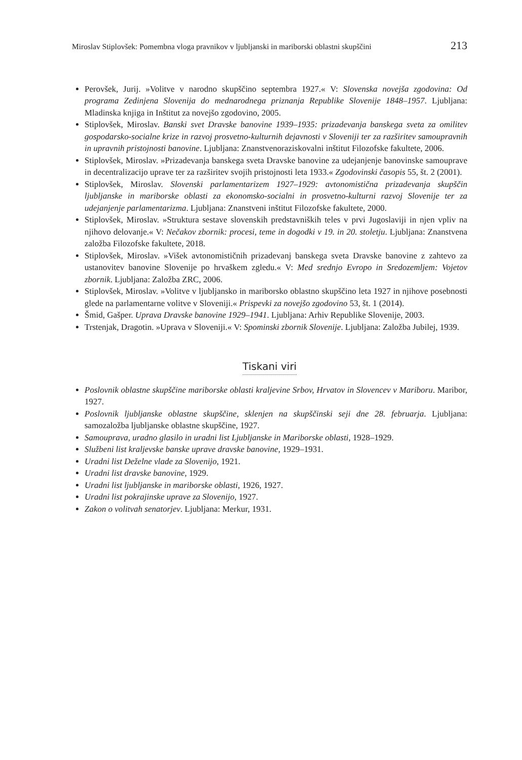Miroslav Stiplovšek: Pomembna vloga pravnikov v ljubljanski in mariborski oblastni skupščini 213
Perovšek, Jurij. »Volitve v narodno skupščino septembra 1927.« V: Slovenska novejša zgodovina: Od programa Zedinjena Slovenija do mednarodnega priznanja Republike Slovenije 1848–1957. Ljubljana: Mladinska knjiga in Inštitut za novejšo zgodovino, 2005.
Stiplovšek, Miroslav. Banski svet Dravske banovine 1939–1935: prizadevanja banskega sveta za omilitev gospodarsko-socialne krize in razvoj prosvetno-kulturnih dejavnosti v Sloveniji ter za razširitev samoupravnih in upravnih pristojnosti banovine. Ljubljana: Znanstvenoraziskovalni inštitut Filozofske fakultete, 2006.
Stiplovšek, Miroslav. »Prizadevanja banskega sveta Dravske banovine za udejanjenje banovinske samouprave in decentralizacijo uprave ter za razširitev svojih pristojnosti leta 1933.« Zgodovinski časopis 55, št. 2 (2001).
Stiplovšek, Miroslav. Slovenski parlamentarizem 1927–1929: avtonomistična prizadevanja skupščin ljubljanske in mariborske oblasti za ekonomsko-socialni in prosvetno-kulturni razvoj Slovenije ter za udejanjenje parlamentarizma. Ljubljana: Znanstveni inštitut Filozofske fakultete, 2000.
Stiplovšek, Miroslav. »Struktura sestave slovenskih predstavniških teles v prvi Jugoslaviji in njen vpliv na njihovo delovanje.« V: Nečakov zbornik: procesi, teme in dogodki v 19. in 20. stoletju. Ljubljana: Znanstvena založba Filozofske fakultete, 2018.
Stiplovšek, Miroslav. »Višek avtonomističnih prizadevanj banskega sveta Dravske banovine z zahtevo za ustanovitev banovine Slovenije po hrvaškem zgledu.« V: Med srednjo Evropo in Sredozemljem: Vojetov zbornik. Ljubljana: Založba ZRC, 2006.
Stiplovšek, Miroslav. »Volitve v ljubljansko in mariborsko oblastno skupščino leta 1927 in njihove posebnosti glede na parlamentarne volitve v Sloveniji.« Prispevki za novejšo zgodovino 53, št. 1 (2014).
Šmid, Gašper. Uprava Dravske banovine 1929–1941. Ljubljana: Arhiv Republike Slovenije, 2003.
Trstenjak, Dragotin. »Uprava v Sloveniji.« V: Spominski zbornik Slovenije. Ljubljana: Založba Jubilej, 1939.
Tiskani viri
Poslovnik oblastne skupščine mariborske oblasti kraljevine Srbov, Hrvatov in Slovencev v Mariboru. Maribor, 1927.
Poslovnik ljubljanske oblastne skupščine, sklenjen na skupščinski seji dne 28. februarja. Ljubljana: samozaložba ljubljanske oblastne skupščine, 1927.
Samouprava, uradno glasilo in uradni list Ljubljanske in Mariborske oblasti, 1928–1929.
Službeni list kraljevske banske uprave dravske banovine, 1929–1931.
Uradni list Deželne vlade za Slovenijo, 1921.
Uradni list dravske banovine, 1929.
Uradni list ljubljanske in mariborske oblasti, 1926, 1927.
Uradni list pokrajinske uprave za Slovenijo, 1927.
Zakon o volitvah senatorjev. Ljubljana: Merkur, 1931.